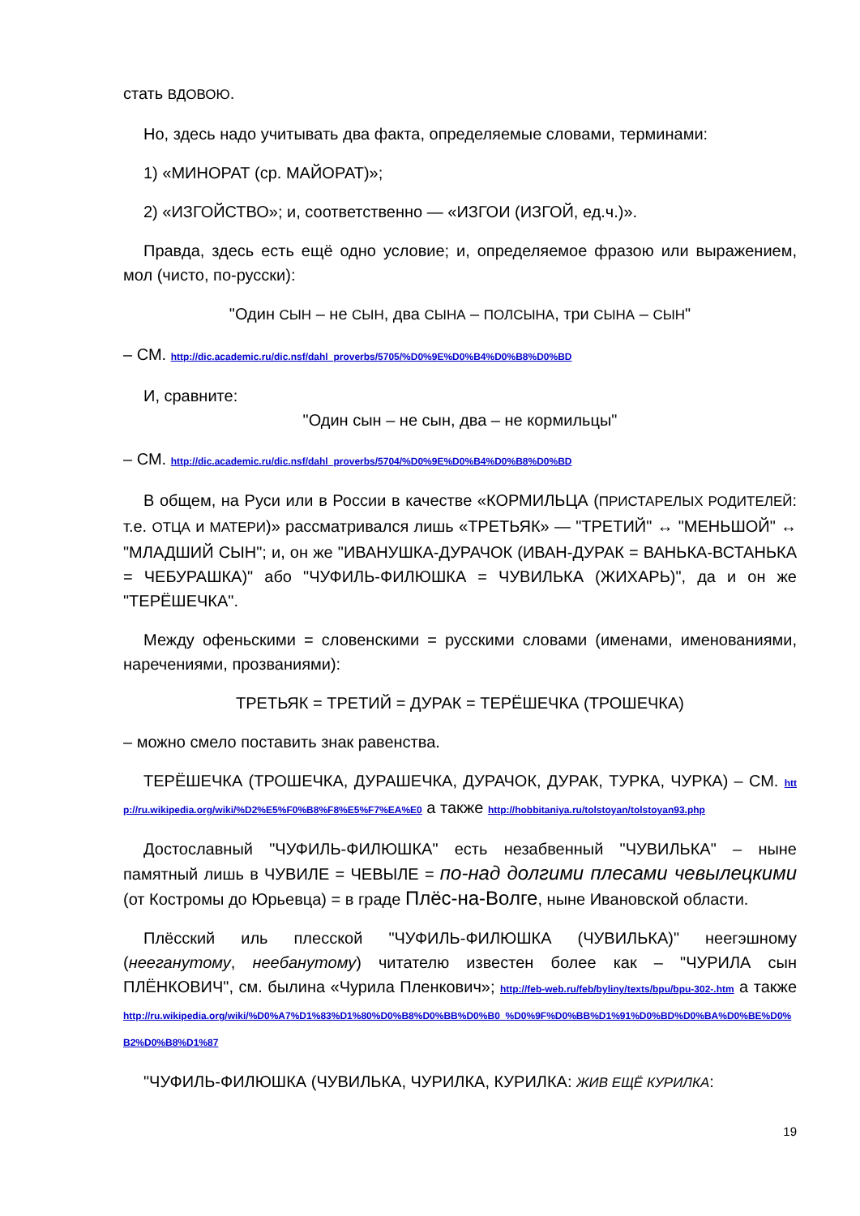стать ВДОВОЮ.
Но, здесь надо учитывать два факта, определяемые словами, терминами:
1) «МИНОРАТ (ср. МАЙОРАТ)»;
2) «ИЗГОЙСТВО»; и, соответственно — «ИЗГОИ (ИЗГОЙ, ед.ч.)».
Правда, здесь есть ещё одно условие; и, определяемое фразою или выражением, мол (чисто, по-русски):
"Один СЫН – не СЫН, два СЫНА – ПОЛСЫНА, три СЫНА – СЫН"
– СМ. http://dic.academic.ru/dic.nsf/dahl_proverbs/5705/%D0%9E%D0%B4%D0%B8%D0%BD
И, сравните:
"Один сын – не сын, два – не кормильцы"
– СМ. http://dic.academic.ru/dic.nsf/dahl_proverbs/5704/%D0%9E%D0%B4%D0%B8%D0%BD
В общем, на Руси или в России в качестве «КОРМИЛЬЦА (ПРИСТАРЕЛЫХ РОДИТЕЛЕЙ: т.е. ОТЦА и МАТЕРИ)» рассматривался лишь «ТРЕТЬЯК» — "ТРЕТИЙ" ↔ "МЕНЬШОЙ" ↔ "МЛАДШИЙ СЫН"; и, он же "ИВАНУШКА-ДУРАЧОК (ИВАН-ДУРАК = ВАНЬКА-ВСТАНЬКА = ЧЕБУРАШКА)" або "ЧУФИЛЬ-ФИЛЮШКА = ЧУВИЛЬКА (ЖИХАРЬ)", да и он же "ТЕРЁШЕЧКА".
Между офеньскими = словенскими = русскими словами (именами, именованиями, наречениями, прозваниями):
ТРЕТЬЯК = ТРЕТИЙ = ДУРАК = ТЕРЁШЕЧКА (ТРОШЕЧКА)
– можно смело поставить знак равенства.
ТЕРЁШЕЧКА (ТРОШЕЧКА, ДУРАШЕЧКА, ДУРАЧОК, ДУРАК, ТУРКА, ЧУРКА) – СМ. http://ru.wikipedia.org/wiki/%D2%E5%F0%B8%F8%E5%F7%EA%E0 а также http://hobbitaniya.ru/tolstoyan/tolstoyan93.php
Достославный "ЧУФИЛЬ-ФИЛЮШКА" есть незабвенный "ЧУВИЛЬКА" – ныне памятный лишь в ЧУВИЛЕ = ЧЕВЫЛЕ = по-над долгими плесами чевылецкими (от Костромы до Юрьевца) = в граде Плёс-на-Волге, ныне Ивановской области.
Плёсский иль плесской "ЧУФИЛЬ-ФИЛЮШКА (ЧУВИЛЬКА)" неегэшному (нееганутому, неебанутому) читателю известен более как – "ЧУРИЛА сын ПЛЁНКОВИЧ", см. былина «Чурила Пленкович»; http://feb-web.ru/feb/byliny/texts/bpu/bpu-302-.htm а также http://ru.wikipedia.org/wiki/%D0%A7%D1%83%D1%80%D0%B8%D0%BB%D0%B0_%D0%9F%D0%BB%D1%91%D0%BD%D0%BA%D0%BE%D0%B2%D0%B8%D1%87
"ЧУФИЛЬ-ФИЛЮШКА (ЧУВИЛЬКА, ЧУРИЛКА, КУРИЛКА: ЖИВ ЕЩЁ КУРИЛКА:
19